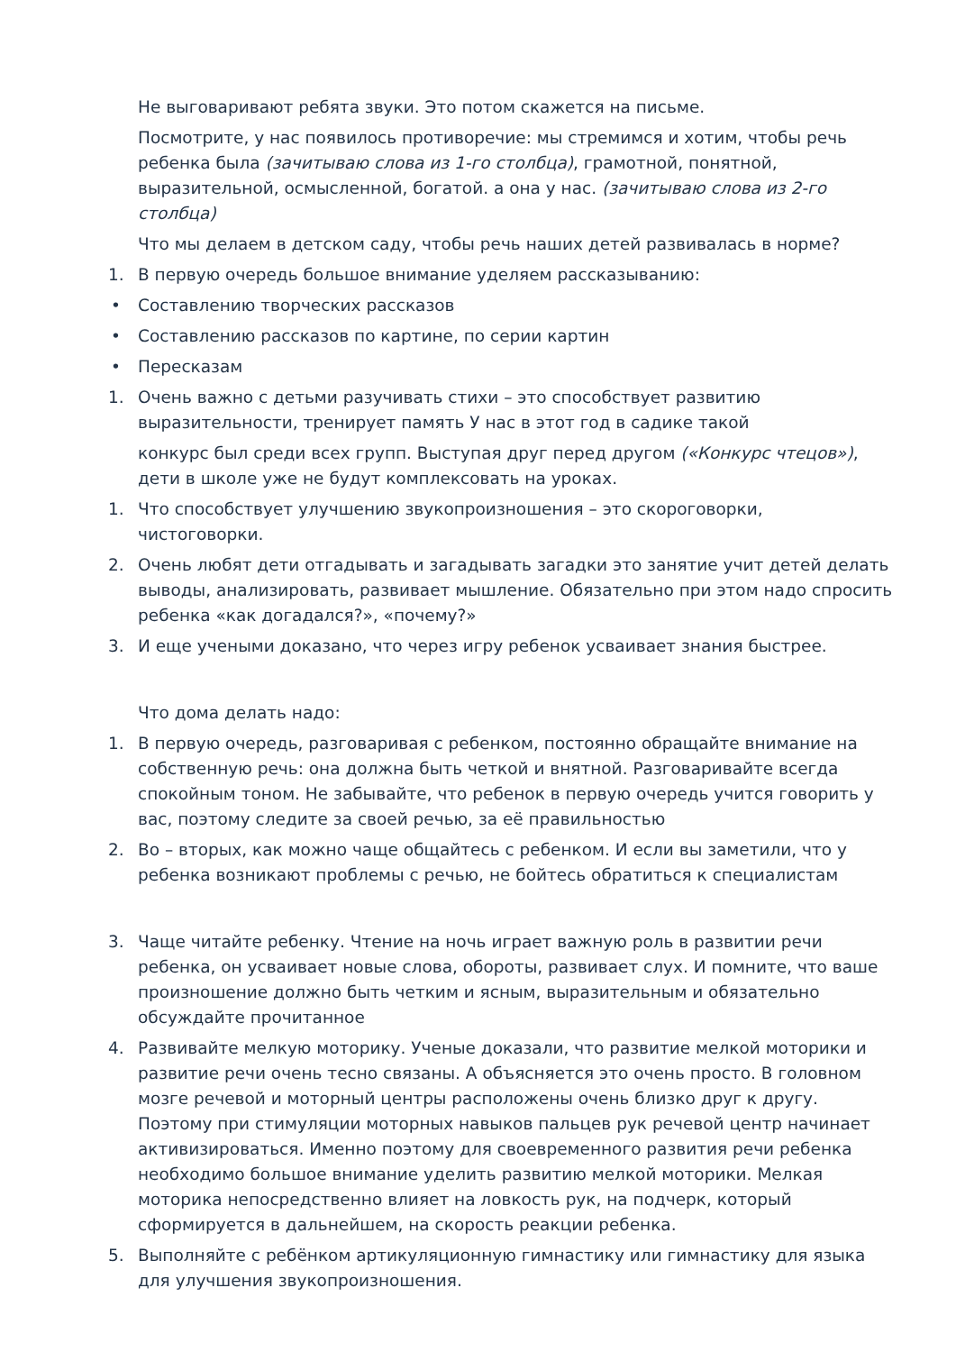Не выговаривают ребята звуки. Это потом скажется на письме.
Посмотрите, у нас появилось противоречие: мы стремимся и хотим, чтобы речь ребенка была (зачитываю слова из 1-го столбца), грамотной, понятной, выразительной, осмысленной, богатой. а она у нас. (зачитываю слова из 2-го столбца)
Что мы делаем в детском саду, чтобы речь наших детей развивалась в норме?
1. В первую очередь большое внимание уделяем рассказыванию:
• Составлению творческих рассказов
• Составлению рассказов по картине, по серии картин
• Пересказам
1. Очень важно с детьми разучивать стихи – это способствует развитию выразительности, тренирует память У нас в этот год в садике такой
конкурс был среди всех групп. Выступая друг перед другом («Конкурс чтецов»), дети в школе уже не будут комплексовать на уроках.
1. Что способствует улучшению звукопроизношения – это скороговорки, чистоговорки.
2. Очень любят дети отгадывать и загадывать загадки это занятие учит детей делать выводы, анализировать, развивает мышление. Обязательно при этом надо спросить ребенка «как догадался?», «почему?»
3. И еще учеными доказано, что через игру ребенок усваивает знания быстрее.
Что дома делать надо:
1. В первую очередь, разговаривая с ребенком, постоянно обращайте внимание на собственную речь: она должна быть четкой и внятной. Разговаривайте всегда спокойным тоном. Не забывайте, что ребенок в первую очередь учится говорить у вас, поэтому следите за своей речью, за её правильностью
2. Во – вторых, как можно чаще общайтесь с ребенком. И если вы заметили, что у ребенка возникают проблемы с речью, не бойтесь обратиться к специалистам
3. Чаще читайте ребенку. Чтение на ночь играет важную роль в развитии речи ребенка, он усваивает новые слова, обороты, развивает слух. И помните, что ваше произношение должно быть четким и ясным, выразительным и обязательно обсуждайте прочитанное
4. Развивайте мелкую моторику. Ученые доказали, что развитие мелкой моторики и развитие речи очень тесно связаны. А объясняется это очень просто. В головном мозге речевой и моторный центры расположены очень близко друг к другу. Поэтому при стимуляции моторных навыков пальцев рук речевой центр начинает активизироваться. Именно поэтому для своевременного развития речи ребенка необходимо большое внимание уделить развитию мелкой моторики. Мелкая моторика непосредственно влияет на ловкость рук, на подчерк, который сформируется в дальнейшем, на скорость реакции ребенка.
5. Выполняйте с ребёнком артикуляционную гимнастику или гимнастику для языка для улучшения звукопроизношения.